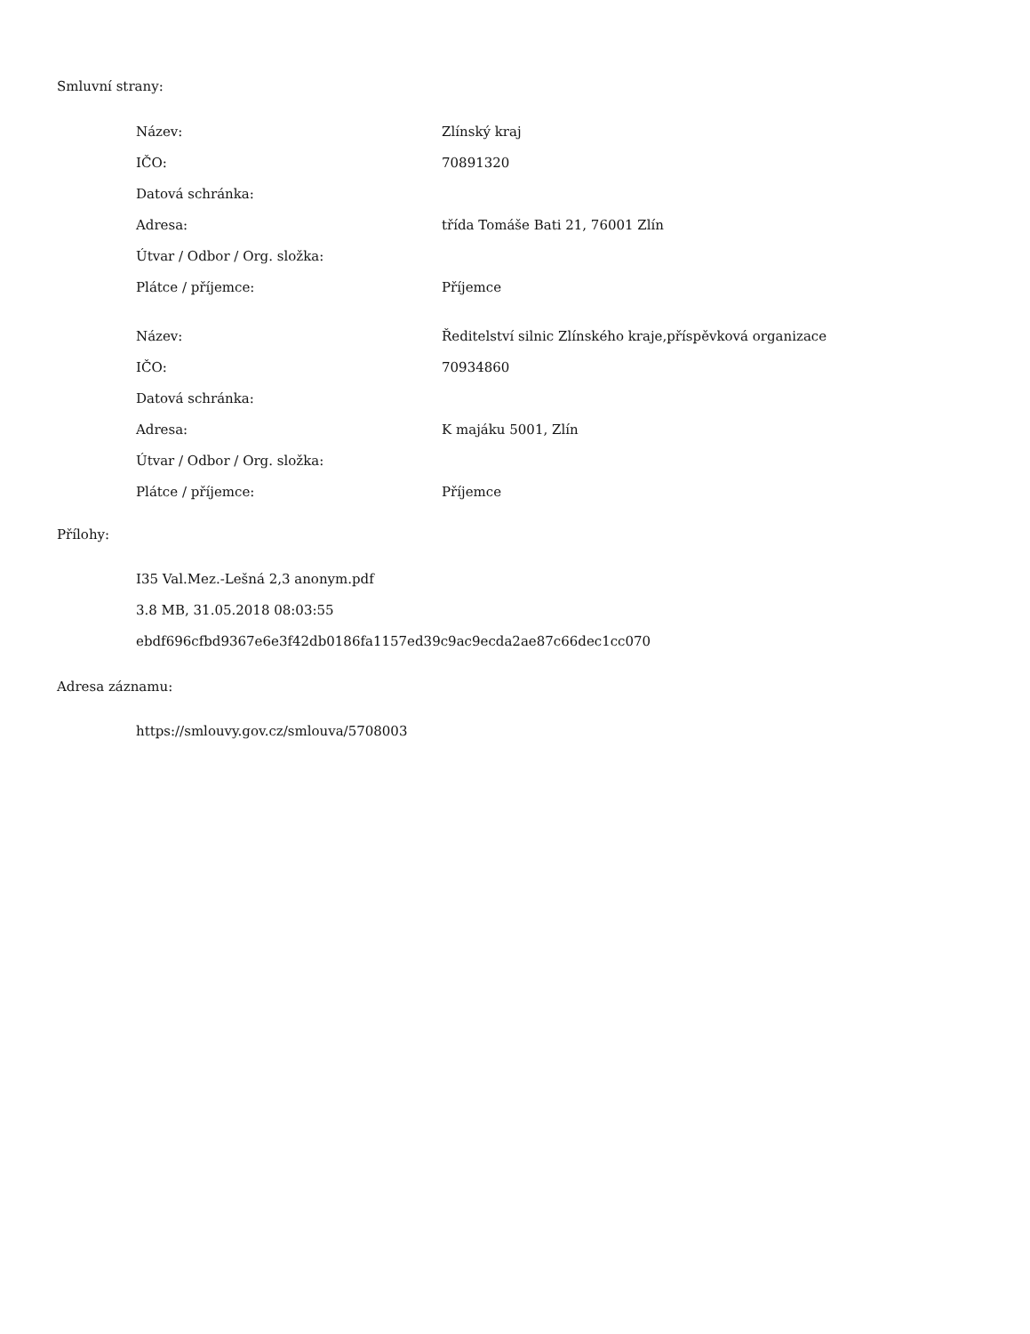Smluvní strany:
| Název: | Zlínský kraj |
| IČO: | 70891320 |
| Datová schránka: | |
| Adresa: | třída Tomáše Bati 21, 76001 Zlín |
| Útvar / Odbor / Org. složka: | |
| Plátce / příjemce: | Příjemce |
| Název: | Ředitelství silnic Zlínského kraje,příspěvková organizace |
| IČO: | 70934860 |
| Datová schránka: | |
| Adresa: | K majáku 5001, Zlín |
| Útvar / Odbor / Org. složka: | |
| Plátce / příjemce: | Příjemce |
Přílohy:
I35 Val.Mez.-Lešná 2,3 anonym.pdf
3.8 MB, 31.05.2018 08:03:55
ebdf696cfbd9367e6e3f42db0186fa1157ed39c9ac9ecda2ae87c66dec1cc070
Adresa záznamu:
https://smlouvy.gov.cz/smlouva/5708003